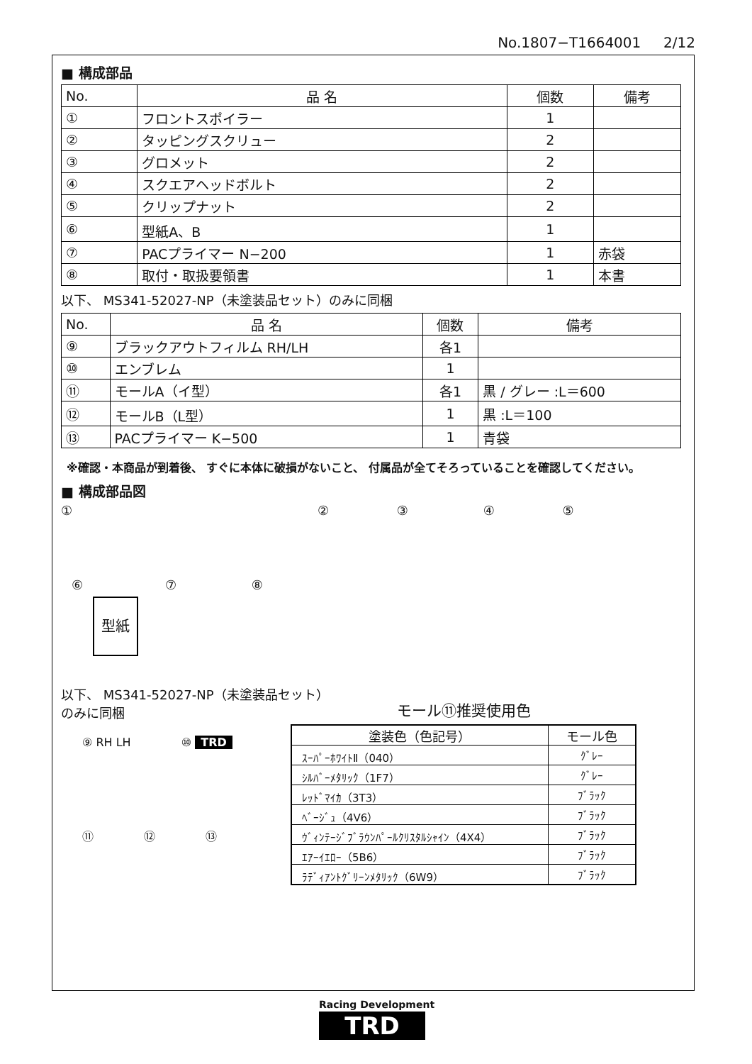No.1807−T1664001 2/12
■ 構成部品
| No. | 品 名 | 個数 | 備考 |
| ① | フロントスポイラー | 1 | |
| ② | タッピングスクリュー | 2 | |
| ③ | グロメット | 2 | |
| ④ | スクエアヘッドボルト | 2 | |
| ⑤ | クリップナット | 2 | |
| ⑥ | 型紙A、B | 1 | |
| ⑦ | PACプライマー N−200 | 1 | 赤袋 |
| ⑧ | 取付・取扱要領書 | 1 | 本書 |
以下、 MS341-52027-NP（未塗装品セット）のみに同梱
| No. | 品 名 | 個数 | 備考 |
| ⑨ | ブラックアウトフィルム RH/LH | 各1 | |
| ⑩ | エンブレム | 1 | |
| ⑪ | モールA（イ型） | 各1 | 黒 / グレー :L＝600 |
| ⑫ | モールB（L型） | 1 | 黒 :L＝100 |
| ⑬ | PACプライマー K−500 | 1 | 青袋 |
※確認・本商品が到着後、 すぐに本体に破損がないこと、 付属品が全てそろっていることを確認してください。
■ 構成部品図
① ② ③ ④ ⑤
⑥ ⑦ ⑧
型紙
以下、 MS341-52027-NP（未塗装品セット）
のみに同梱
⑨ RH LH ⑩ TRD
⑪ ⑫ ⑬
モール⑪推奨使用色
| 塗装色（色記号） | モール色 |
| --- | --- |
| ｽｰﾊﾟｰﾎﾜｲﾄⅡ（040） | ｸﾞﾚｰ |
| ｼﾙﾊﾞｰﾒﾀﾘｯｸ（1F7） | ｸﾞﾚｰ |
| ﾚｯﾄﾞﾏｲｶ（3T3） | ﾌﾞﾗｯｸ |
| ﾍﾞｰｼﾞｭ（4V6） | ﾌﾞﾗｯｸ |
| ｳﾞｨﾝﾃｰｼﾞﾌﾞﾗｳﾝﾊﾟｰﾙｸﾘｽﾀﾙｼｬｲﾝ（4X4） | ﾌﾞﾗｯｸ |
| ｴｱｰｲｴﾛｰ（5B6） | ﾌﾞﾗｯｸ |
| ﾗﾃﾞｨｱﾝﾄｸﾞﾘｰﾝﾒﾀﾘｯｸ（6W9） | ﾌﾞﾗｯｸ |
Racing Development
TRD